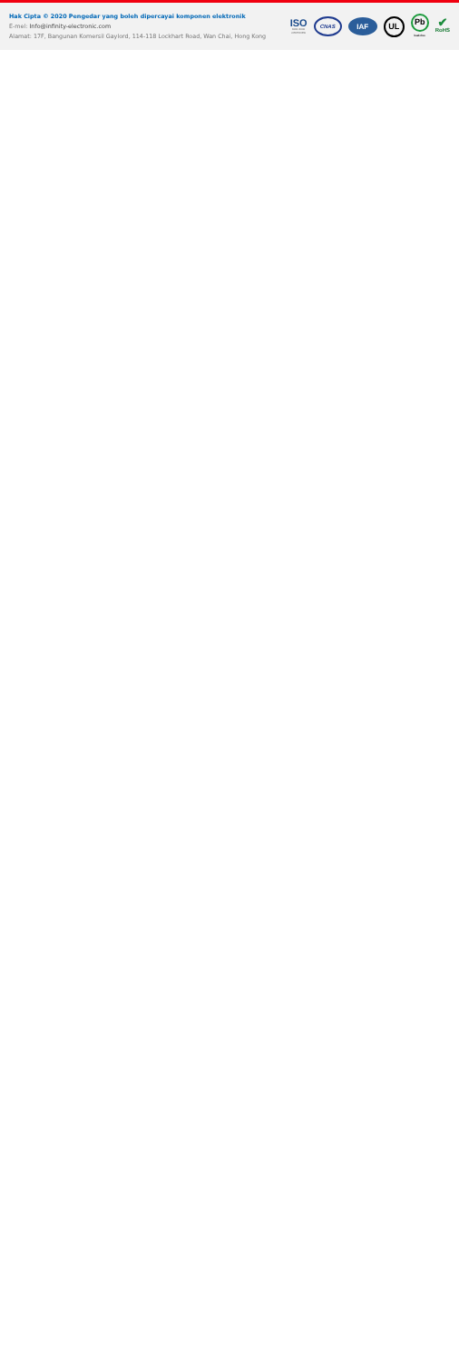Hak Cipta © 2020 Pengedar yang boleh dipercayai komponen elektronik
E-mel: Info@infinity-electronic.com
Alamat: 17F, Bangunan Komersil Gaylord, 114-118 Lockhart Road, Wan Chai, Hong Kong
ISO
9001:2000
CERTIFIED
CNAS
IAF
UL
Pb
lead-free
✔
RoHS